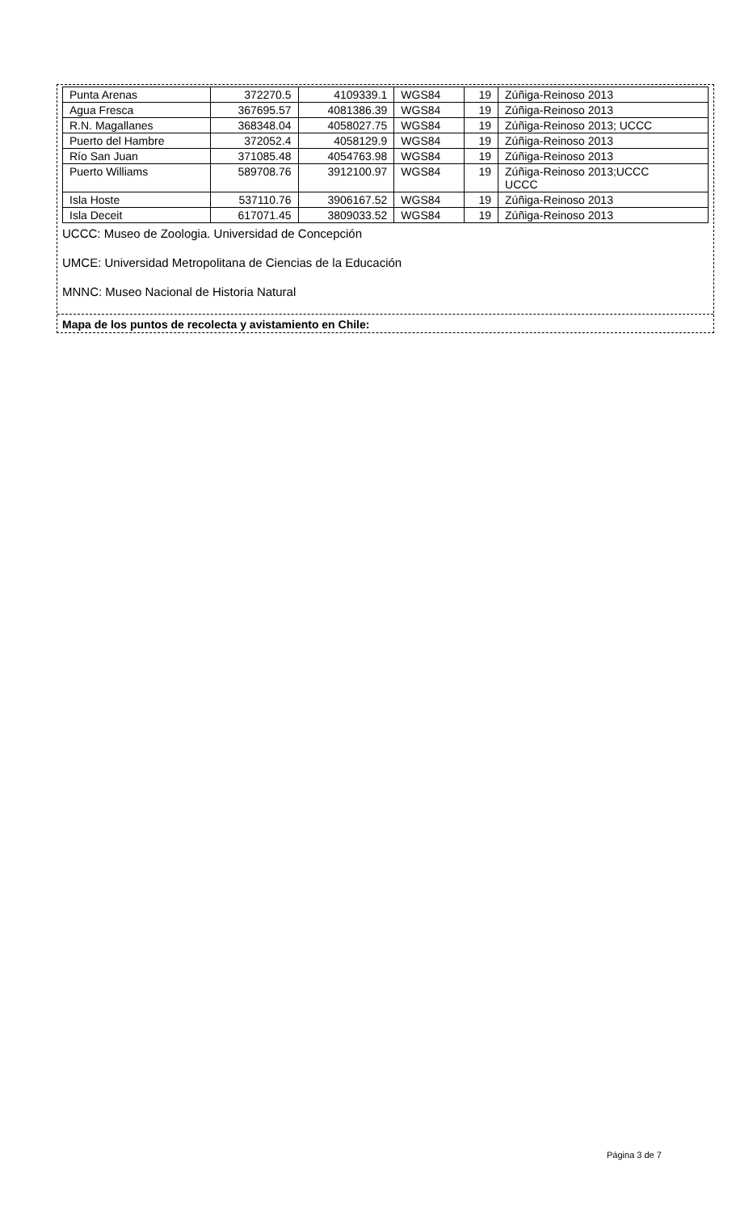| Punta Arenas | 372270.5 | 4109339.1 | WGS84 | 19 | Zúñiga-Reinoso 2013 |
| Agua Fresca | 367695.57 | 4081386.39 | WGS84 | 19 | Zúñiga-Reinoso 2013 |
| R.N. Magallanes | 368348.04 | 4058027.75 | WGS84 | 19 | Zúñiga-Reinoso 2013; UCCC |
| Puerto del Hambre | 372052.4 | 4058129.9 | WGS84 | 19 | Zúñiga-Reinoso 2013 |
| Río San Juan | 371085.48 | 4054763.98 | WGS84 | 19 | Zúñiga-Reinoso 2013 |
| Puerto Williams | 589708.76 | 3912100.97 | WGS84 | 19 | Zúñiga-Reinoso 2013;UCCC UCCC |
| Isla Hoste | 537110.76 | 3906167.52 | WGS84 | 19 | Zúñiga-Reinoso 2013 |
| Isla Deceit | 617071.45 | 3809033.52 | WGS84 | 19 | Zúñiga-Reinoso 2013 |
UCCC: Museo de Zoologia. Universidad de Concepción
UMCE: Universidad Metropolitana de Ciencias de la Educación
MNNC: Museo Nacional de Historia Natural
Mapa de los puntos de recolecta y avistamiento en Chile:
Página 3 de 7